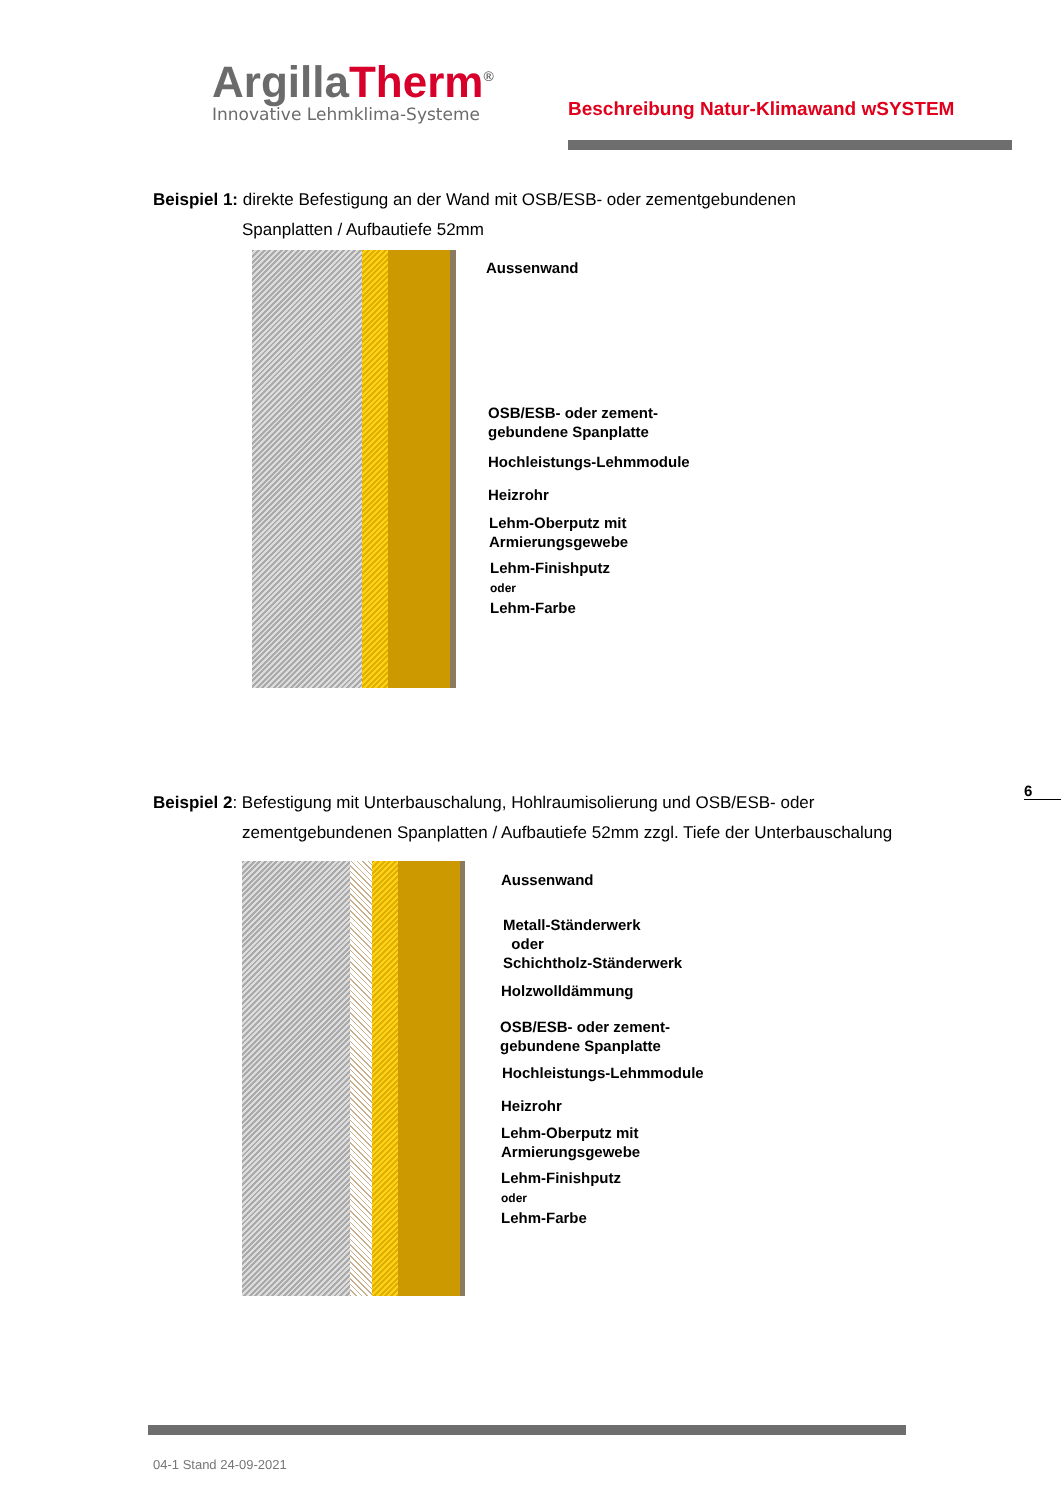ArgillaTherm<sup>®</sup>
Innovative Lehmklima-Systeme
Beschreibung Natur-Klimawand wSYSTEM
Beispiel 1: direkte Befestigung an der Wand mit OSB/ESB- oder zementgebundenen
Spanplatten / Aufbautiefe 52mm
Aussenwand
OSB/ESB- oder zement-
gebundene Spanplatte
Hochleistungs-Lehmmodule
Heizrohr
Lehm-Oberputz mit
Armierungsgewebe
Lehm-Finishputz
oder
Lehm-Farbe
Beispiel 2: Befestigung mit Unterbauschalung, Hohlraumisolierung und OSB/ESB- oder
zementgebundenen Spanplatten / Aufbautiefe 52mm zzgl. Tiefe der Unterbauschalung
6
Aussenwand
Metall-Ständerwerk
oder
Schichtholz-Ständerwerk
Holzwolldämmung
OSB/ESB- oder zement-
gebundene Spanplatte
Hochleistungs-Lehmmodule
Heizrohr
Lehm-Oberputz mit
Armierungsgewebe
Lehm-Finishputz
oder
Lehm-Farbe
04-1 Stand 24-09-2021